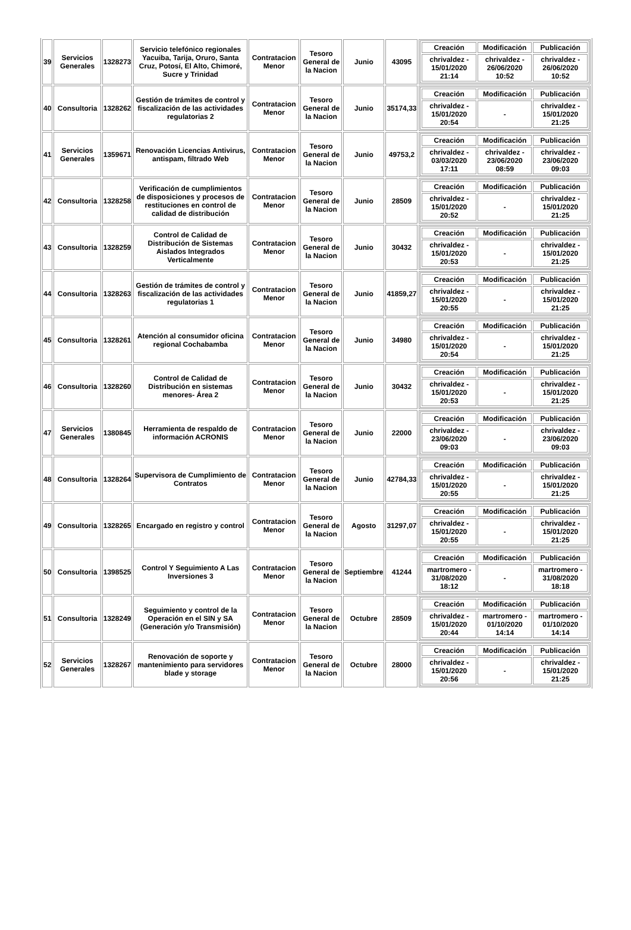| 39 | Servicios Generales | 1328273 | Servicio telefónico regionales Yacuiba, Tarija, Oruro, Santa Cruz, Potosí, El Alto, Chimoré, Sucre y Trinidad | Contratacion Menor | Tesoro General de la Nacion | Junio | 43095 | / Creación / Modificación / Publicación / / --- / --- / --- / / chrivaldez - 15/01/2020 21:14 / chrivaldez - 26/06/2020 10:52 / chrivaldez - 26/06/2020 10:52 / |
| 40 | Consultoria | 1328262 | Gestión de trámites de control y fiscalización de las actividades regulatorias 2 | Contratacion Menor | Tesoro General de la Nacion | Junio | 35174,33 | / Creación / Modificación / Publicación / / --- / --- / --- / / chrivaldez - 15/01/2020 20:54 / - / chrivaldez - 15/01/2020 21:25 / |
| 41 | Servicios Generales | 1359671 | Renovación Licencias Antivirus, antispam, filtrado Web | Contratacion Menor | Tesoro General de la Nacion | Junio | 49753,2 | / Creación / Modificación / Publicación / / --- / --- / --- / / chrivaldez - 03/03/2020 17:11 / chrivaldez - 23/06/2020 08:59 / chrivaldez - 23/06/2020 09:03 / |
| 42 | Consultoria | 1328258 | Verificación de cumplimientos de disposiciones y procesos de restituciones en control de calidad de distribución | Contratacion Menor | Tesoro General de la Nacion | Junio | 28509 | / Creación / Modificación / Publicación / / --- / --- / --- / / chrivaldez - 15/01/2020 20:52 / - / chrivaldez - 15/01/2020 21:25 / |
| 43 | Consultoria | 1328259 | Control de Calidad de Distribución de Sistemas Aislados Integrados Verticalmente | Contratacion Menor | Tesoro General de la Nacion | Junio | 30432 | / Creación / Modificación / Publicación / / --- / --- / --- / / chrivaldez - 15/01/2020 20:53 / - / chrivaldez - 15/01/2020 21:25 / |
| 44 | Consultoria | 1328263 | Gestión de trámites de control y fiscalización de las actividades regulatorias 1 | Contratacion Menor | Tesoro General de la Nacion | Junio | 41859,27 | / Creación / Modificación / Publicación / / --- / --- / --- / / chrivaldez - 15/01/2020 20:55 / - / chrivaldez - 15/01/2020 21:25 / |
| 45 | Consultoria | 1328261 | Atención al consumidor oficina regional Cochabamba | Contratacion Menor | Tesoro General de la Nacion | Junio | 34980 | / Creación / Modificación / Publicación / / --- / --- / --- / / chrivaldez - 15/01/2020 20:54 / - / chrivaldez - 15/01/2020 21:25 / |
| 46 | Consultoria | 1328260 | Control de Calidad de Distribución en sistemas menores- Área 2 | Contratacion Menor | Tesoro General de la Nacion | Junio | 30432 | / Creación / Modificación / Publicación / / --- / --- / --- / / chrivaldez - 15/01/2020 20:53 / - / chrivaldez - 15/01/2020 21:25 / |
| 47 | Servicios Generales | 1380845 | Herramienta de respaldo de información ACRONIS | Contratacion Menor | Tesoro General de la Nacion | Junio | 22000 | / Creación / Modificación / Publicación / / --- / --- / --- / / chrivaldez - 23/06/2020 09:03 / - / chrivaldez - 23/06/2020 09:03 / |
| 48 | Consultoria | 1328264 | Supervisora de Cumplimiento de Contratos | Contratacion Menor | Tesoro General de la Nacion | Junio | 42784,33 | / Creación / Modificación / Publicación / / --- / --- / --- / / chrivaldez - 15/01/2020 20:55 / - / chrivaldez - 15/01/2020 21:25 / |
| 49 | Consultoria | 1328265 | Encargado en registro y control | Contratacion Menor | Tesoro General de la Nacion | Agosto | 31297,07 | / Creación / Modificación / Publicación / / --- / --- / --- / / chrivaldez - 15/01/2020 20:55 / - / chrivaldez - 15/01/2020 21:25 / |
| 50 | Consultoria | 1398525 | Control Y Seguimiento A Las Inversiones 3 | Contratacion Menor | Tesoro General de la Nacion | Septiembre | 41244 | / Creación / Modificación / Publicación / / --- / --- / --- / / martromero - 31/08/2020 18:12 / - / martromero - 31/08/2020 18:18 / |
| 51 | Consultoria | 1328249 | Seguimiento y control de la Operación en el SIN y SA (Generación y/o Transmisión) | Contratacion Menor | Tesoro General de la Nacion | Octubre | 28509 | / Creación / Modificación / Publicación / / --- / --- / --- / / chrivaldez - 15/01/2020 20:44 / martromero - 01/10/2020 14:14 / martromero - 01/10/2020 14:14 / |
| 52 | Servicios Generales | 1328267 | Renovación de soporte y mantenimiento para servidores blade y storage | Contratacion Menor | Tesoro General de la Nacion | Octubre | 28000 | / Creación / Modificación / Publicación / / --- / --- / --- / / chrivaldez - 15/01/2020 20:56 / - / chrivaldez - 15/01/2020 21:25 / |